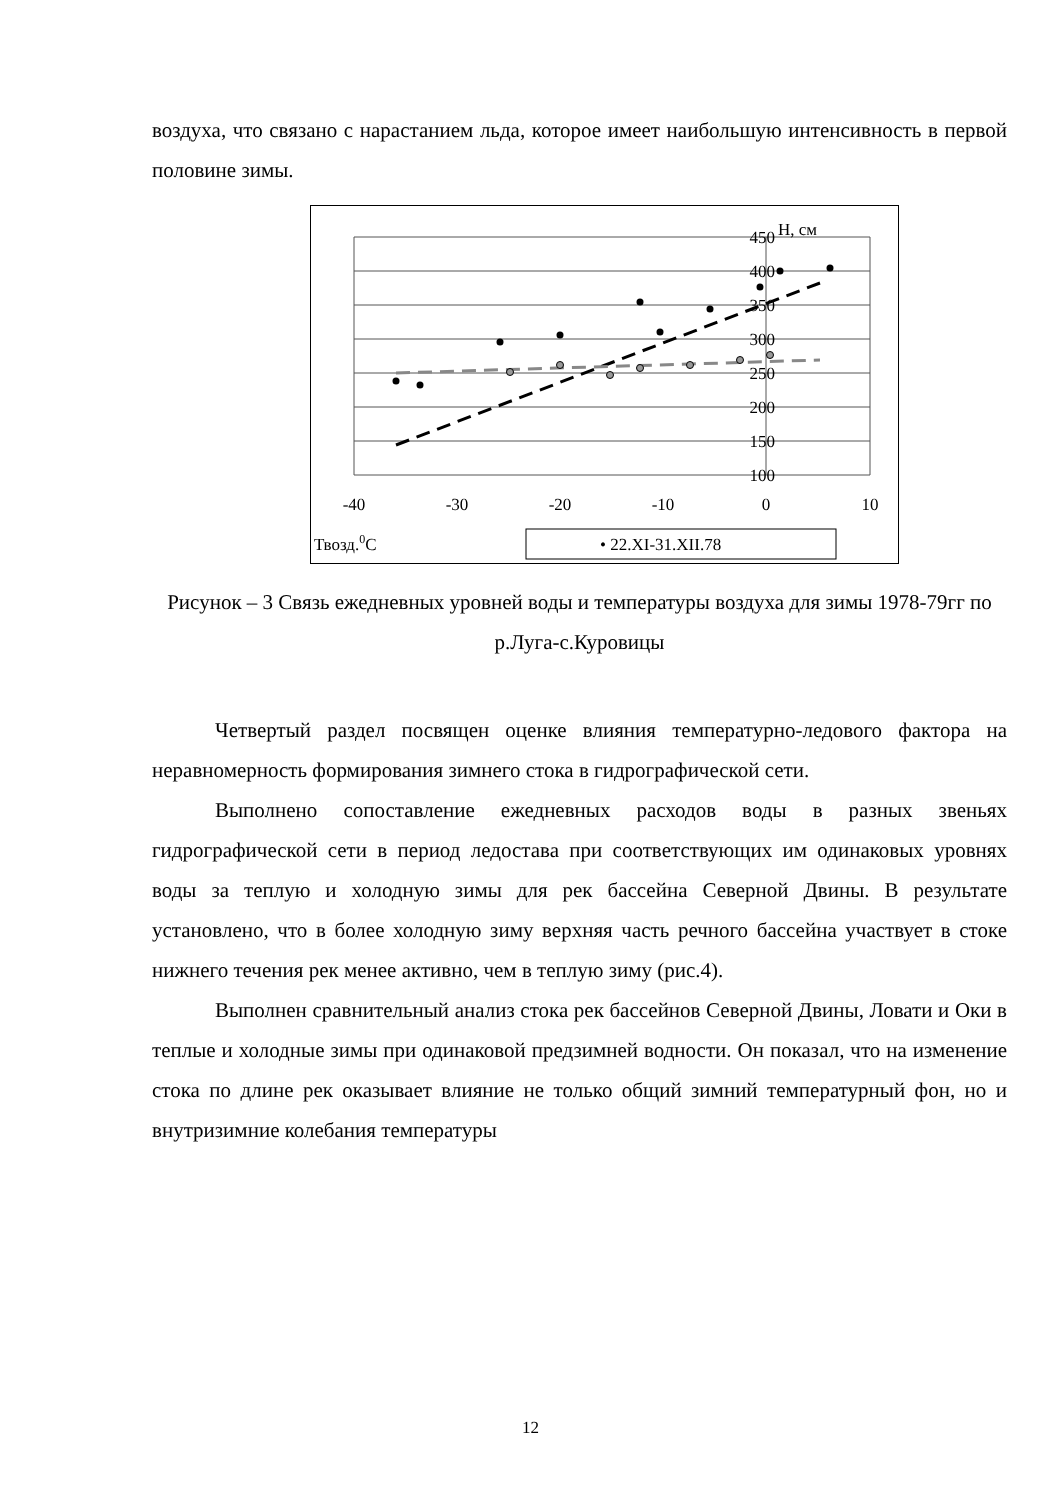воздуха, что связано с нарастанием льда, которое имеет наибольшую интенсивность в первой половине зимы.
450
400
350
300
250
200
150
100
H, см
-40
-30
-20
-10
0
10
Твозд.0C
• 22.XI-31.XII.78
Рисунок – 3 Связь ежедневных уровней воды и температуры воздуха для зимы 1978-79гг по р.Луга-с.Куровицы
Четвертый раздел посвящен оценке влияния температурно-ледового фактора на неравномерность формирования зимнего стока в гидрографической сети.
Выполнено сопоставление ежедневных расходов воды в разных звеньях гидрографической сети в период ледостава при соответствующих им одинаковых уровнях воды за теплую и холодную зимы для рек бассейна Северной Двины. В результате установлено, что в более холодную зиму верхняя часть речного бассейна участвует в стоке нижнего течения рек менее активно, чем в теплую зиму (рис.4).
Выполнен сравнительный анализ стока рек бассейнов Северной Двины, Ловати и Оки в теплые и холодные зимы при одинаковой предзимней водности. Он показал, что на изменение стока по длине рек оказывает влияние не только общий зимний температурный фон, но и внутризимние колебания температуры
12